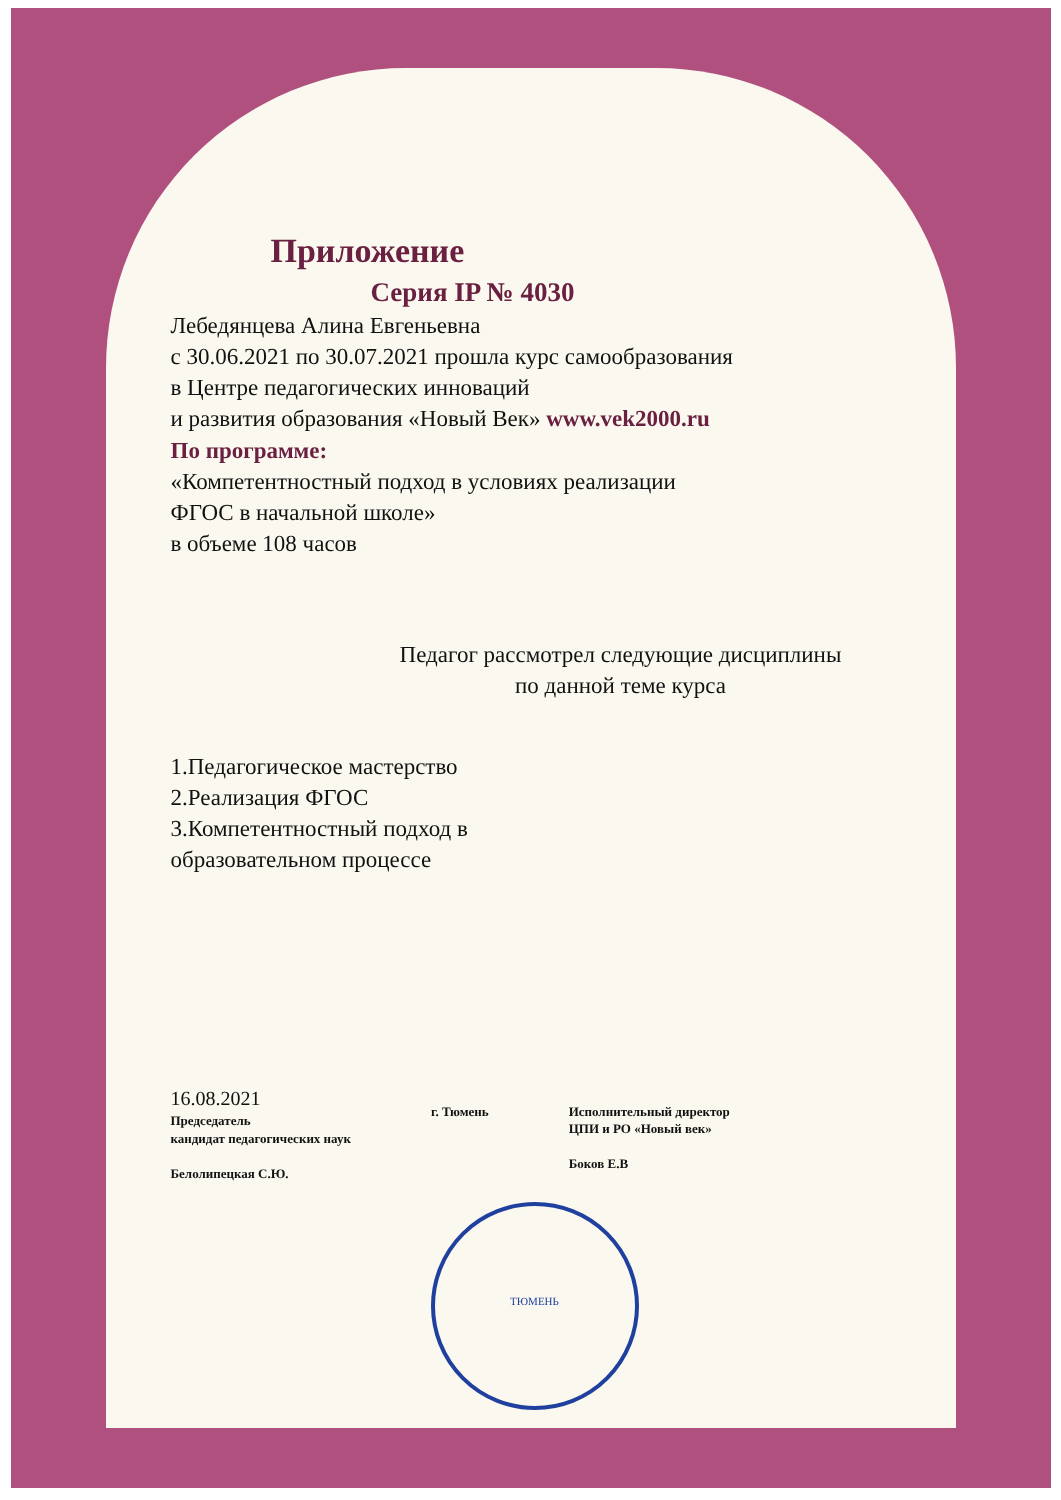Приложение
Серия IP № 4030
Лебедянцева Алина Евгеньевна
с 30.06.2021 по 30.07.2021 прошла курс самообразования
в Центре педагогических инноваций
и развития образования «Новый Век» www.vek2000.ru
По программе:
«Компетентностный подход в условиях реализации
ФГОС в начальной школе»
в объеме 108 часов
Педагог рассмотрел следующие дисциплины
по данной теме курса
1.Педагогическое мастерство
2.Реализация ФГОС
3.Компетентностный подход в
образовательном процессе
16.08.2021
Председатель
кандидат педагогических наук
Белолипецкая С.Ю.
г. Тюмень
Исполнительный директор
ЦПИ и РО «Новый век»
Боков Е.В
ТЮМЕНЬ